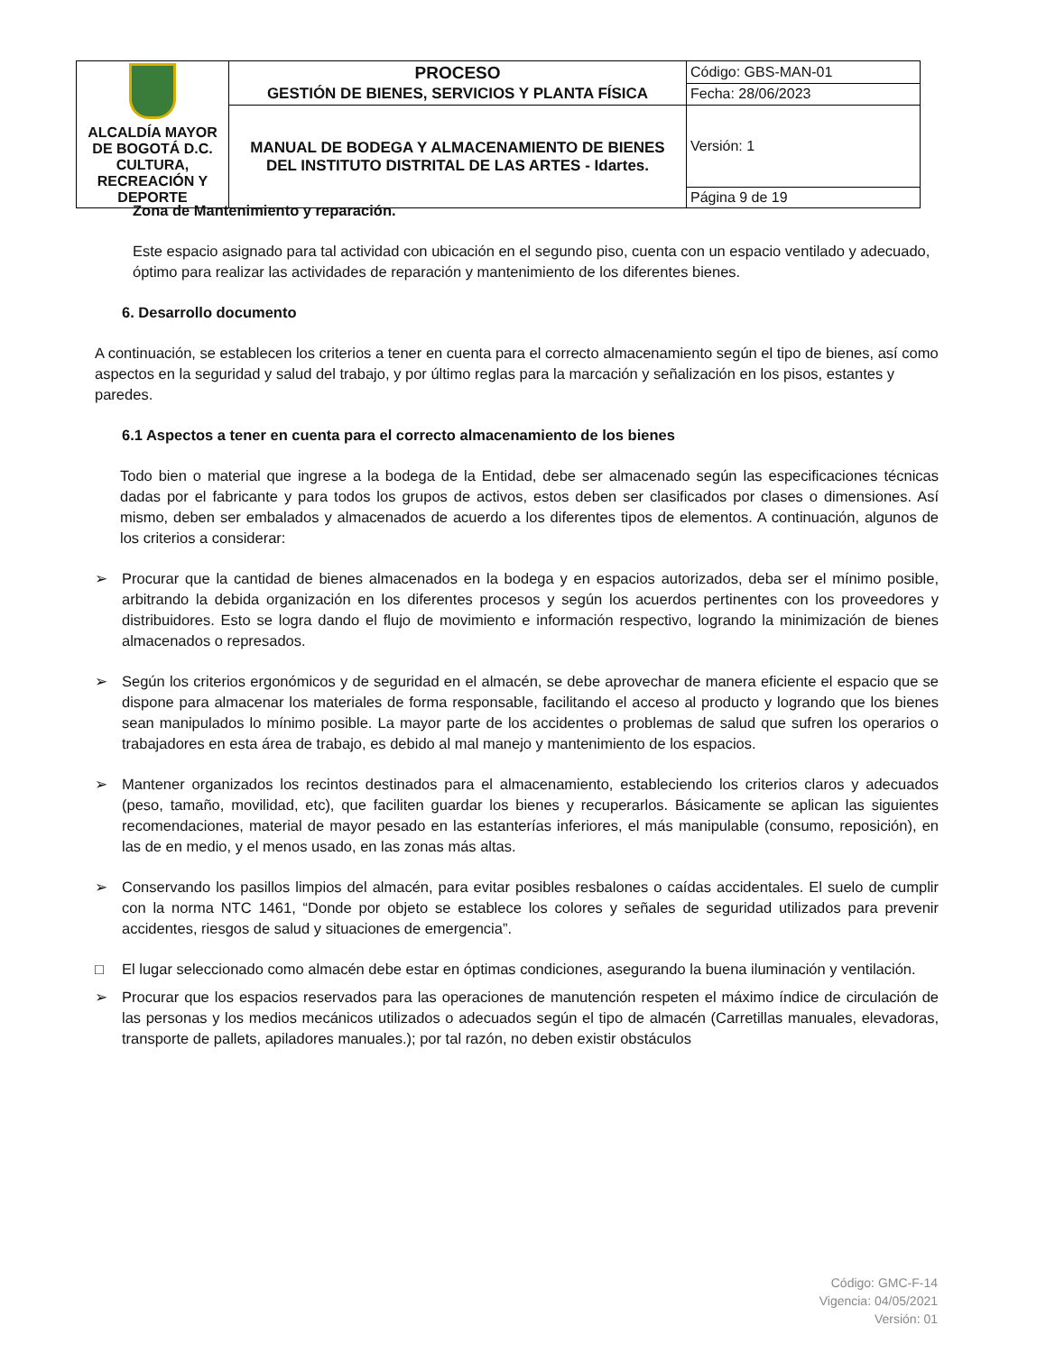| ALCALDÍA MAYOR DE BOGOTÁ D.C. CULTURA, RECREACIÓN Y DEPORTE | PROCESO GESTIÓN DE BIENES, SERVICIOS Y PLANTA FÍSICA | Código: GBS-MAN-01 |
| | | Fecha: 28/06/2023 |
| | MANUAL DE BODEGA Y ALMACENAMIENTO DE BIENES DEL INSTITUTO DISTRITAL DE LAS ARTES - Idartes. | Versión: 1 |
| | | Página 9 de 19 |
Zona de Mantenimiento y reparación.
Este espacio asignado para tal actividad con ubicación en el segundo piso, cuenta con un espacio ventilado y adecuado, óptimo para realizar las actividades de reparación y mantenimiento de los diferentes bienes.
6. Desarrollo documento
A continuación, se establecen los criterios a tener en cuenta para el correcto almacenamiento según el tipo de bienes, así como aspectos en la seguridad y salud del trabajo, y por último reglas para la marcación y señalización en los pisos, estantes y paredes.
6.1 Aspectos a tener en cuenta para el correcto almacenamiento de los bienes
Todo bien o material que ingrese a la bodega de la Entidad, debe ser almacenado según las especificaciones técnicas dadas por el fabricante y para todos los grupos de activos, estos deben ser clasificados por clases o dimensiones. Así mismo, deben ser embalados y almacenados de acuerdo a los diferentes tipos de elementos. A continuación, algunos de los criterios a considerar:
➢ Procurar que la cantidad de bienes almacenados en la bodega y en espacios autorizados, deba ser el mínimo posible, arbitrando la debida organización en los diferentes procesos y según los acuerdos pertinentes con los proveedores y distribuidores. Esto se logra dando el flujo de movimiento e información respectivo, logrando la minimización de bienes almacenados o represados.
➢ Según los criterios ergonómicos y de seguridad en el almacén, se debe aprovechar de manera eficiente el espacio que se dispone para almacenar los materiales de forma responsable, facilitando el acceso al producto y logrando que los bienes sean manipulados lo mínimo posible. La mayor parte de los accidentes o problemas de salud que sufren los operarios o trabajadores en esta área de trabajo, es debido al mal manejo y mantenimiento de los espacios.
➢ Mantener organizados los recintos destinados para el almacenamiento, estableciendo los criterios claros y adecuados (peso, tamaño, movilidad, etc), que faciliten guardar los bienes y recuperarlos. Básicamente se aplican las siguientes recomendaciones, material de mayor pesado en las estanterías inferiores, el más manipulable (consumo, reposición), en las de en medio, y el menos usado, en las zonas más altas.
➢ Conservando los pasillos limpios del almacén, para evitar posibles resbalones o caídas accidentales. El suelo de cumplir con la norma NTC 1461, “Donde por objeto se establece los colores y señales de seguridad utilizados para prevenir accidentes, riesgos de salud y situaciones de emergencia”.
□ El lugar seleccionado como almacén debe estar en óptimas condiciones, asegurando la buena iluminación y ventilación.
➢ Procurar que los espacios reservados para las operaciones de manutención respeten el máximo índice de circulación de las personas y los medios mecánicos utilizados o adecuados según el tipo de almacén (Carretillas manuales, elevadoras, transporte de pallets, apiladores manuales.); por tal razón, no deben existir obstáculos
Código: GMC-F-14
Vigencia: 04/05/2021
Versión: 01